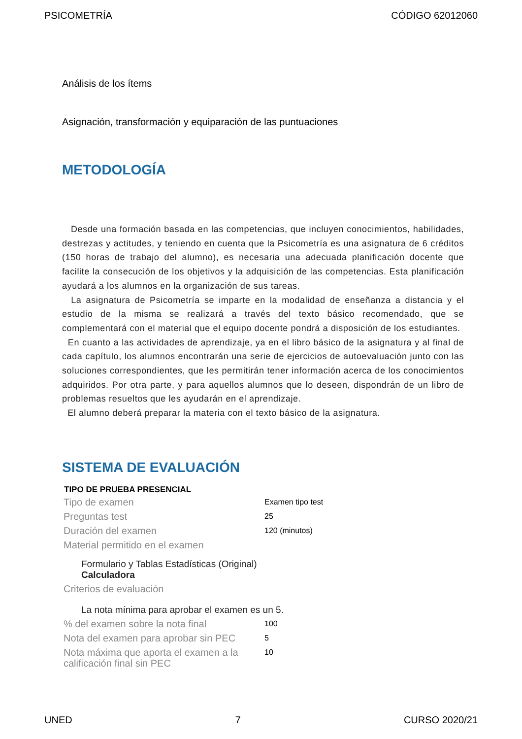PSICOMETRÍA CÓDIGO 62012060
Análisis de los ítems
Asignación, transformación y equiparación de las puntuaciones
METODOLOGÍA
Desde una formación basada en las competencias, que incluyen conocimientos, habilidades, destrezas y actitudes, y teniendo en cuenta que la Psicometría es una asignatura de 6 créditos (150 horas de trabajo del alumno), es necesaria una adecuada planificación docente que facilite la consecución de los objetivos y la adquisición de las competencias. Esta planificación ayudará a los alumnos en la organización de sus tareas.
La asignatura de Psicometría se imparte en la modalidad de enseñanza a distancia y el estudio de la misma se realizará a través del texto básico recomendado, que se complementará con el material que el equipo docente pondrá a disposición de los estudiantes.
En cuanto a las actividades de aprendizaje, ya en el libro básico de la asignatura y al final de cada capítulo, los alumnos encontrarán una serie de ejercicios de autoevaluación junto con las soluciones correspondientes, que les permitirán tener información acerca de los conocimientos adquiridos. Por otra parte, y para aquellos alumnos que lo deseen, dispondrán de un libro de problemas resueltos que les ayudarán en el aprendizaje.
El alumno deberá preparar la materia con el texto básico de la asignatura.
SISTEMA DE EVALUACIÓN
| TIPO DE PRUEBA PRESENCIAL | |
| --- | --- |
| Tipo de examen | Examen tipo test |
| Preguntas test | 25 |
| Duración del examen | 120 (minutos) |
| Material permitido en el examen | |
| Formulario y Tablas Estadísticas (Original) Calculadora | |
| Criterios de evaluación | |
| La nota mínima para aprobar el examen es un 5. | |
| % del examen sobre la nota final | 100 |
| Nota del examen para aprobar sin PEC | 5 |
| Nota máxima que aporta el examen a la calificación final sin PEC | 10 |
UNED 7 CURSO 2020/21